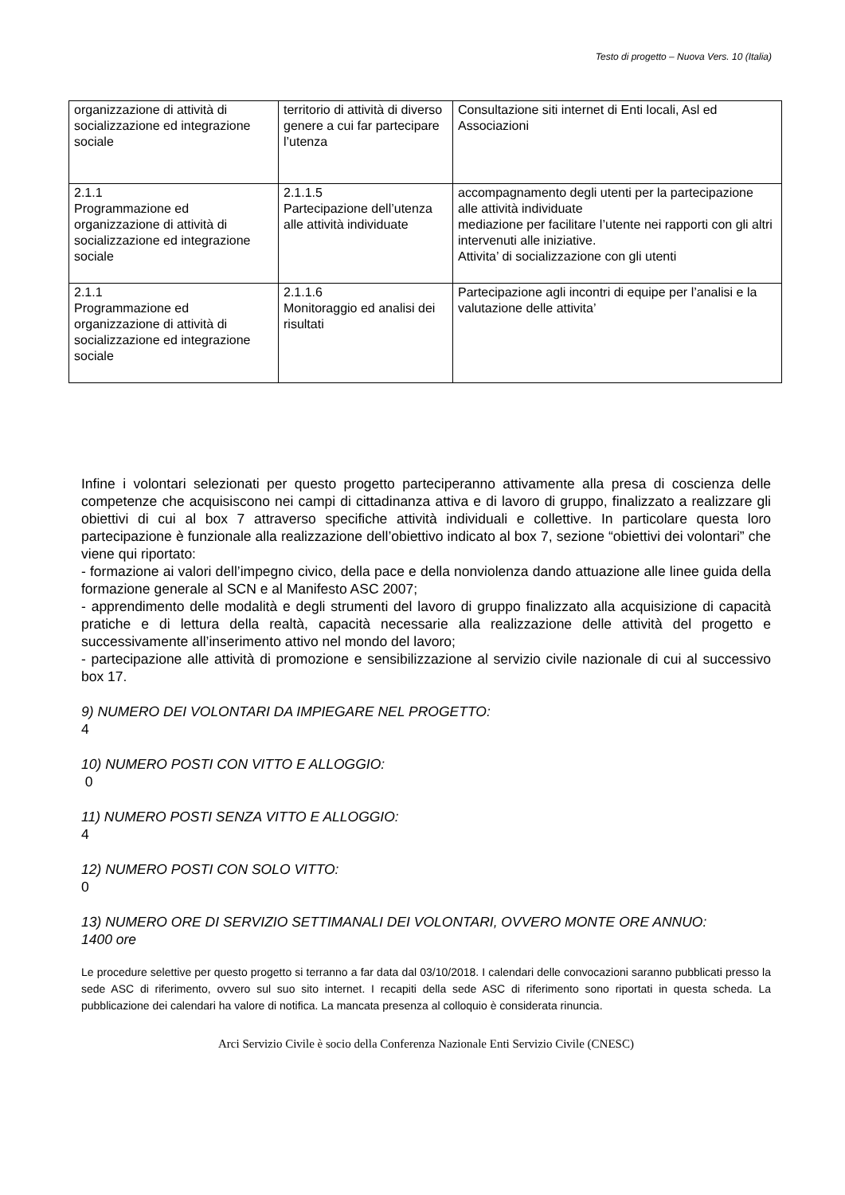Testo di progetto – Nuova Vers. 10 (Italia)
| organizzazione di attività di socializzazione ed integrazione sociale | territorio di attività di diverso genere a cui far partecipare l’utenza | Consultazione siti internet di Enti locali, Asl ed Associazioni |
| 2.1.1 Programmazione ed organizzazione di attività di socializzazione ed integrazione sociale | 2.1.1.5 Partecipazione dell’utenza alle attività individuate | accompagnamento degli utenti per la partecipazione alle attività individuate mediazione per facilitare l’utente nei rapporti con gli altri intervenuti alle iniziative. Attivita’ di socializzazione con gli utenti |
| 2.1.1 Programmazione ed organizzazione di attività di socializzazione ed integrazione sociale | 2.1.1.6 Monitoraggio ed analisi dei risultati | Partecipazione agli incontri di equipe per l’analisi e la valutazione delle attivita’ |
Infine i volontari selezionati per questo progetto parteciperanno attivamente alla presa di coscienza delle competenze che acquisiscono nei campi di cittadinanza attiva e di lavoro di gruppo, finalizzato a realizzare gli obiettivi di cui al box 7 attraverso specifiche attività individuali e collettive. In particolare questa loro partecipazione è funzionale alla realizzazione dell’obiettivo indicato al box 7, sezione “obiettivi dei volontari” che viene qui riportato:
- formazione ai valori dell’impegno civico, della pace e della nonviolenza dando attuazione alle linee guida della formazione generale al SCN e al Manifesto ASC 2007;
- apprendimento delle modalità e degli strumenti del lavoro di gruppo finalizzato alla acquisizione di capacità pratiche e di lettura della realtà, capacità necessarie alla realizzazione delle attività del progetto e successivamente all’inserimento attivo nel mondo del lavoro;
- partecipazione alle attività di promozione e sensibilizzazione al servizio civile nazionale di cui al successivo box 17.
9) NUMERO DEI VOLONTARI DA IMPIEGARE NEL PROGETTO:
4
10) NUMERO POSTI CON VITTO E ALLOGGIO:
0
11) NUMERO POSTI SENZA VITTO E ALLOGGIO:
4
12) NUMERO POSTI CON SOLO VITTO:
0
13) NUMERO ORE DI SERVIZIO SETTIMANALI DEI VOLONTARI, OVVERO MONTE ORE ANNUO:
1400 ore
Le procedure selettive per questo progetto si terranno a far data dal 03/10/2018. I calendari delle convocazioni saranno pubblicati presso la sede ASC di riferimento, ovvero sul suo sito internet. I recapiti della sede ASC di riferimento sono riportati in questa scheda. La pubblicazione dei calendari ha valore di notifica. La mancata presenza al colloquio è considerata rinuncia.
Arci Servizio Civile è socio della Conferenza Nazionale Enti Servizio Civile (CNESC)